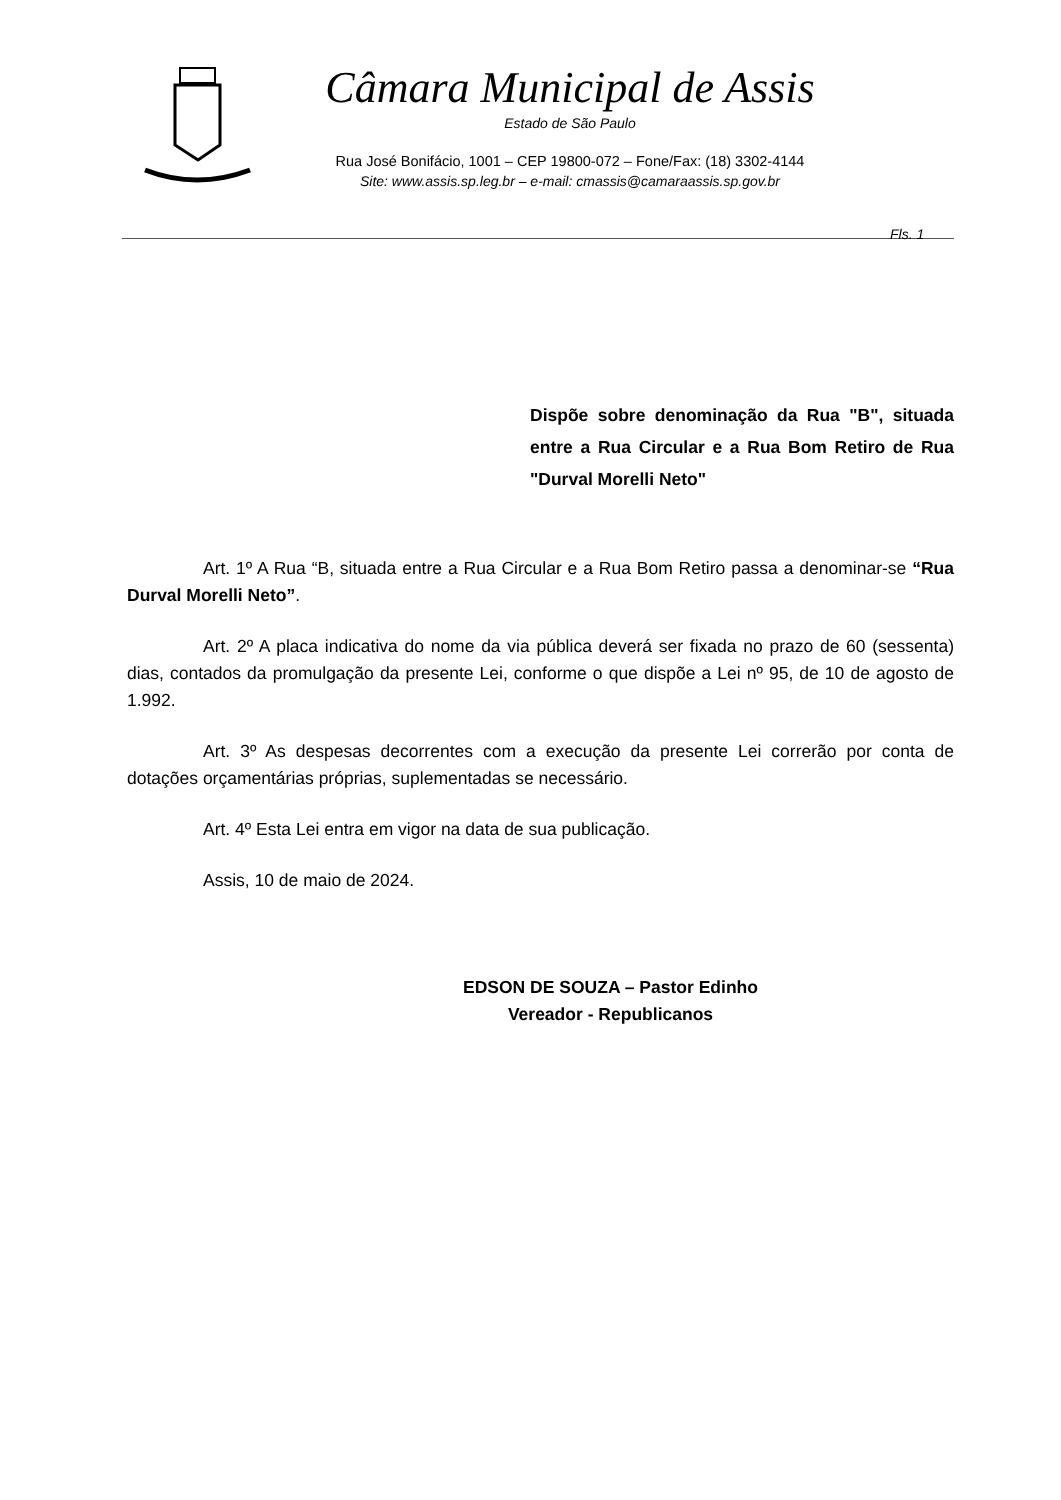Câmara Municipal de Assis
Estado de São Paulo
Rua José Bonifácio, 1001 – CEP 19800-072 – Fone/Fax: (18) 3302-4144
Site: www.assis.sp.leg.br – e-mail: cmassis@camaraassis.sp.gov.br
Fls. 1
Dispõe sobre denominação da Rua "B", situada entre a Rua Circular e a Rua Bom Retiro de Rua "Durval Morelli Neto"
Art. 1º A Rua “B, situada entre a Rua Circular e a Rua Bom Retiro passa a denominar-se “Rua Durval Morelli Neto”.
Art. 2º A placa indicativa do nome da via pública deverá ser fixada no prazo de 60 (sessenta) dias, contados da promulgação da presente Lei, conforme o que dispõe a Lei nº 95, de 10 de agosto de 1.992.
Art. 3º As despesas decorrentes com a execução da presente Lei correrão por conta de dotações orçamentárias próprias, suplementadas se necessário.
Art. 4º Esta Lei entra em vigor na data de sua publicação.
Assis, 10 de maio de 2024.
EDSON DE SOUZA – Pastor Edinho
Vereador - Republicanos